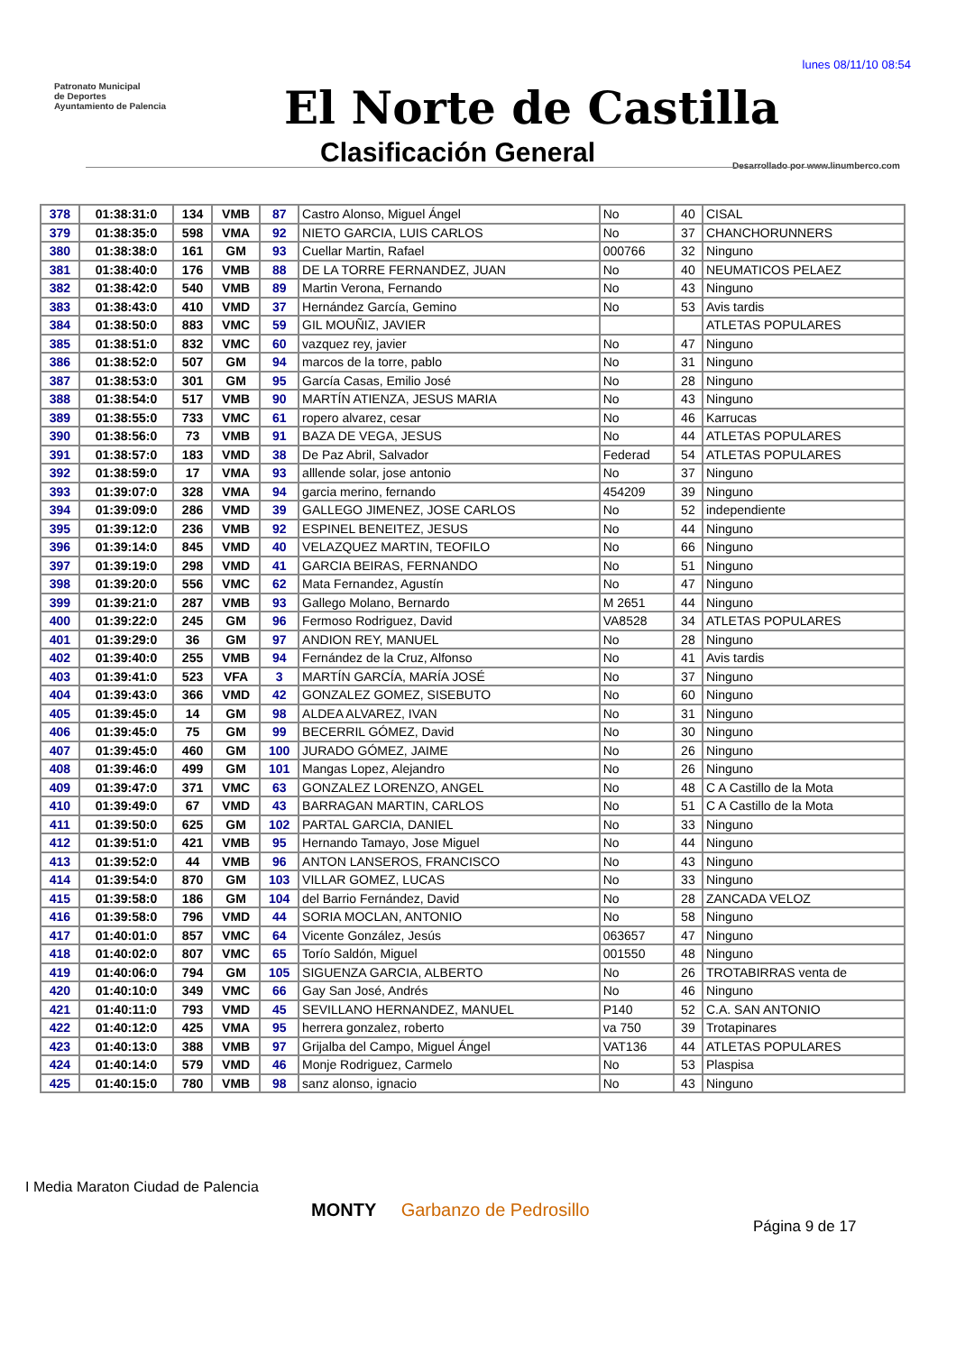lunes 08/11/10 08:54
Patronato Municipal
de Deportes
Ayuntamiento de Palencia
El Norte de Castilla
Clasificación General
Desarrollado por www.linumberco.com
| 378 | 01:38:31:0 | 134 | VMB | 87 | Castro Alonso, Miguel Ángel | No | 40 | CISAL |
| 379 | 01:38:35:0 | 598 | VMA | 92 | NIETO GARCIA, LUIS CARLOS | No | 37 | CHANCHORUNNERS |
| 380 | 01:38:38:0 | 161 | GM | 93 | Cuellar Martin, Rafael | 000766 | 32 | Ninguno |
| 381 | 01:38:40:0 | 176 | VMB | 88 | DE LA TORRE FERNANDEZ, JUAN | No | 40 | NEUMATICOS PELAEZ |
| 382 | 01:38:42:0 | 540 | VMB | 89 | Martin Verona, Fernando | No | 43 | Ninguno |
| 383 | 01:38:43:0 | 410 | VMD | 37 | Hernández García, Gemino | No | 53 | Avis tardis |
| 384 | 01:38:50:0 | 883 | VMC | 59 | GIL MOUÑIZ, JAVIER | | | ATLETAS POPULARES |
| 385 | 01:38:51:0 | 832 | VMC | 60 | vazquez rey, javier | No | 47 | Ninguno |
| 386 | 01:38:52:0 | 507 | GM | 94 | marcos de la torre, pablo | No | 31 | Ninguno |
| 387 | 01:38:53:0 | 301 | GM | 95 | García Casas, Emilio José | No | 28 | Ninguno |
| 388 | 01:38:54:0 | 517 | VMB | 90 | MARTÍN ATIENZA, JESUS MARIA | No | 43 | Ninguno |
| 389 | 01:38:55:0 | 733 | VMC | 61 | ropero alvarez, cesar | No | 46 | Karrucas |
| 390 | 01:38:56:0 | 73 | VMB | 91 | BAZA DE VEGA, JESUS | No | 44 | ATLETAS POPULARES |
| 391 | 01:38:57:0 | 183 | VMD | 38 | De Paz Abril, Salvador | Federad | 54 | ATLETAS POPULARES |
| 392 | 01:38:59:0 | 17 | VMA | 93 | alllende solar, jose antonio | No | 37 | Ninguno |
| 393 | 01:39:07:0 | 328 | VMA | 94 | garcia merino, fernando | 454209 | 39 | Ninguno |
| 394 | 01:39:09:0 | 286 | VMD | 39 | GALLEGO JIMENEZ, JOSE CARLOS | No | 52 | independiente |
| 395 | 01:39:12:0 | 236 | VMB | 92 | ESPINEL BENEITEZ, JESUS | No | 44 | Ninguno |
| 396 | 01:39:14:0 | 845 | VMD | 40 | VELAZQUEZ MARTIN, TEOFILO | No | 66 | Ninguno |
| 397 | 01:39:19:0 | 298 | VMD | 41 | GARCIA BEIRAS, FERNANDO | No | 51 | Ninguno |
| 398 | 01:39:20:0 | 556 | VMC | 62 | Mata Fernandez, Agustín | No | 47 | Ninguno |
| 399 | 01:39:21:0 | 287 | VMB | 93 | Gallego Molano, Bernardo | M 2651 | 44 | Ninguno |
| 400 | 01:39:22:0 | 245 | GM | 96 | Fermoso Rodriguez, David | VA8528 | 34 | ATLETAS POPULARES |
| 401 | 01:39:29:0 | 36 | GM | 97 | ANDION REY, MANUEL | No | 28 | Ninguno |
| 402 | 01:39:40:0 | 255 | VMB | 94 | Fernández de la Cruz, Alfonso | No | 41 | Avis tardis |
| 403 | 01:39:41:0 | 523 | VFA | 3 | MARTÍN GARCÍA, MARÍA JOSÉ | No | 37 | Ninguno |
| 404 | 01:39:43:0 | 366 | VMD | 42 | GONZALEZ GOMEZ, SISEBUTO | No | 60 | Ninguno |
| 405 | 01:39:45:0 | 14 | GM | 98 | ALDEA ALVAREZ, IVAN | No | 31 | Ninguno |
| 406 | 01:39:45:0 | 75 | GM | 99 | BECERRIL GÓMEZ, David | No | 30 | Ninguno |
| 407 | 01:39:45:0 | 460 | GM | 100 | JURADO GÓMEZ, JAIME | No | 26 | Ninguno |
| 408 | 01:39:46:0 | 499 | GM | 101 | Mangas Lopez, Alejandro | No | 26 | Ninguno |
| 409 | 01:39:47:0 | 371 | VMC | 63 | GONZALEZ LORENZO, ANGEL | No | 48 | C A Castillo de la Mota |
| 410 | 01:39:49:0 | 67 | VMD | 43 | BARRAGAN MARTIN, CARLOS | No | 51 | C A Castillo de la Mota |
| 411 | 01:39:50:0 | 625 | GM | 102 | PARTAL GARCIA, DANIEL | No | 33 | Ninguno |
| 412 | 01:39:51:0 | 421 | VMB | 95 | Hernando Tamayo, Jose Miguel | No | 44 | Ninguno |
| 413 | 01:39:52:0 | 44 | VMB | 96 | ANTON LANSEROS, FRANCISCO | No | 43 | Ninguno |
| 414 | 01:39:54:0 | 870 | GM | 103 | VILLAR GOMEZ, LUCAS | No | 33 | Ninguno |
| 415 | 01:39:58:0 | 186 | GM | 104 | del Barrio Fernández, David | No | 28 | ZANCADA VELOZ |
| 416 | 01:39:58:0 | 796 | VMD | 44 | SORIA MOCLAN, ANTONIO | No | 58 | Ninguno |
| 417 | 01:40:01:0 | 857 | VMC | 64 | Vicente González, Jesús | 063657 | 47 | Ninguno |
| 418 | 01:40:02:0 | 807 | VMC | 65 | Torío Saldón, Miguel | 001550 | 48 | Ninguno |
| 419 | 01:40:06:0 | 794 | GM | 105 | SIGUENZA GARCIA, ALBERTO | No | 26 | TROTABIRRAS venta de |
| 420 | 01:40:10:0 | 349 | VMC | 66 | Gay San José, Andrés | No | 46 | Ninguno |
| 421 | 01:40:11:0 | 793 | VMD | 45 | SEVILLANO HERNANDEZ, MANUEL | P140 | 52 | C.A. SAN ANTONIO |
| 422 | 01:40:12:0 | 425 | VMA | 95 | herrera gonzalez, roberto | va 750 | 39 | Trotapinares |
| 423 | 01:40:13:0 | 388 | VMB | 97 | Grijalba del Campo, Miguel Ángel | VAT136 | 44 | ATLETAS POPULARES |
| 424 | 01:40:14:0 | 579 | VMD | 46 | Monje Rodriguez, Carmelo | No | 53 | Plaspisa |
| 425 | 01:40:15:0 | 780 | VMB | 98 | sanz alonso, ignacio | No | 43 | Ninguno |
I Media Maraton Ciudad de Palencia
MONTY Garbanzo de Pedrosillo
Página 9 de 17